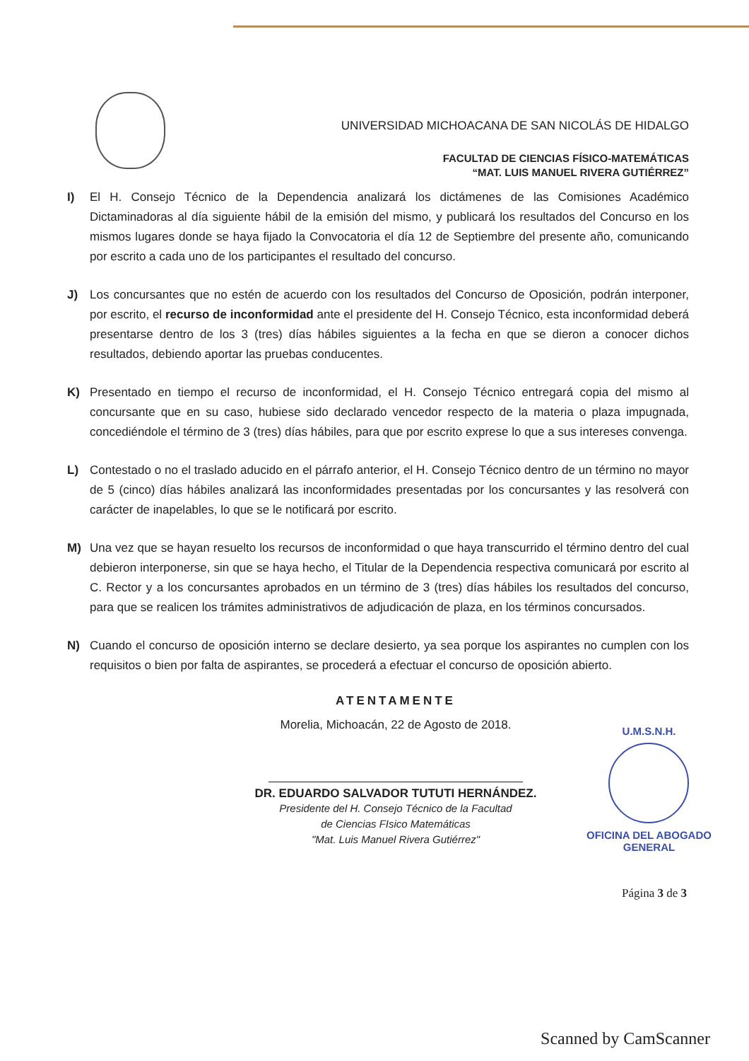UNIVERSIDAD MICHOACANA DE SAN NICOLÁS DE HIDALGO
FACULTAD DE CIENCIAS FÍSICO-MATEMÁTICAS
“MAT. LUIS MANUEL RIVERA GUTIÉRREZ”
I) El H. Consejo Técnico de la Dependencia analizará los dictámenes de las Comisiones Académico Dictaminadoras al día siguiente hábil de la emisión del mismo, y publicará los resultados del Concurso en los mismos lugares donde se haya fijado la Convocatoria el día 12 de Septiembre del presente año, comunicando por escrito a cada uno de los participantes el resultado del concurso.
J) Los concursantes que no estén de acuerdo con los resultados del Concurso de Oposición, podrán interponer, por escrito, el recurso de inconformidad ante el presidente del H. Consejo Técnico, esta inconformidad deberá presentarse dentro de los 3 (tres) días hábiles siguientes a la fecha en que se dieron a conocer dichos resultados, debiendo aportar las pruebas conducentes.
K) Presentado en tiempo el recurso de inconformidad, el H. Consejo Técnico entregará copia del mismo al concursante que en su caso, hubiese sido declarado vencedor respecto de la materia o plaza impugnada, concediéndole el término de 3 (tres) días hábiles, para que por escrito exprese lo que a sus intereses convenga.
L) Contestado o no el traslado aducido en el párrafo anterior, el H. Consejo Técnico dentro de un término no mayor de 5 (cinco) días hábiles analizará las inconformidades presentadas por los concursantes y las resolverá con carácter de inapelables, lo que se le notificará por escrito.
M) Una vez que se hayan resuelto los recursos de inconformidad o que haya transcurrido el término dentro del cual debieron interponerse, sin que se haya hecho, el Titular de la Dependencia respectiva comunicará por escrito al C. Rector y a los concursantes aprobados en un término de 3 (tres) días hábiles los resultados del concurso, para que se realicen los trámites administrativos de adjudicación de plaza, en los términos concursados.
N) Cuando el concurso de oposición interno se declare desierto, ya sea porque los aspirantes no cumplen con los requisitos o bien por falta de aspirantes, se procederá a efectuar el concurso de oposición abierto.
ATENTAMENTE
Morelia, Michoacán, 22 de Agosto de 2018.
DR. EDUARDO SALVADOR TUTUTI HERNÁNDEZ.
Presidente del H. Consejo Técnico de la Facultad
de Ciencias FIsico Matemáticas
"Mat. Luis Manuel Rivera Gutiérrez"
U.M.S.N.H.
OFICINA DEL ABOGADO
GENERAL
Página 3 de 3
Scanned by CamScanner